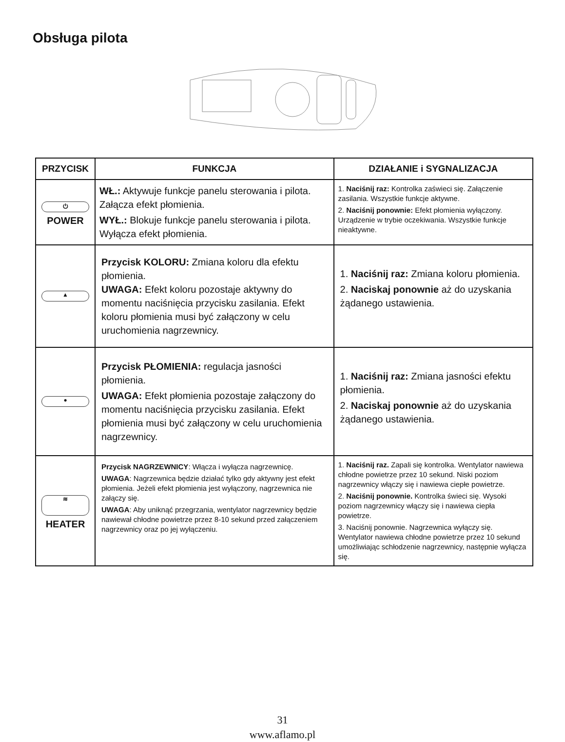Obsługa pilota
| PRZYCISK | FUNKCJA | DZIAŁANIE i SYGNALIZACJA |
| --- | --- | --- |
| ⏻ POWER | WŁ.: Aktywuje funkcje panelu sterowania i pilota. Załącza efekt płomienia. WYŁ.: Blokuje funkcje panelu sterowania i pilota. Wyłącza efekt płomienia. | 1. Naciśnij raz: Kontrolka zaświeci się. Załączenie zasilania. Wszystkie funkcje aktywne. 2. Naciśnij ponownie: Efekt płomienia wyłączony. Urządzenie w trybie oczekiwania. Wszystkie funkcje nieaktywne. |
| ▲ | Przycisk KOLORU: Zmiana koloru dla efektu płomienia. UWAGA: Efekt koloru pozostaje aktywny do momentu naciśnięcia przycisku zasilania. Efekt koloru płomienia musi być załączony w celu uruchomienia nagrzewnicy. | 1. Naciśnij raz: Zmiana koloru płomienia. 2. Naciskaj ponownie aż do uzyskania żądanego ustawienia. |
| ● | Przycisk PŁOMIENIA: regulacja jasności płomienia. UWAGA: Efekt płomienia pozostaje załączony do momentu naciśnięcia przycisku zasilania. Efekt płomienia musi być załączony w celu uruchomienia nagrzewnicy. | 1. Naciśnij raz: Zmiana jasności efektu płomienia. 2. Naciskaj ponownie aż do uzyskania żądanego ustawienia. |
| ≋ HEATER | Przycisk NAGRZEWNICY : Włącza i wyłącza nagrzewnicę. UWAGA : Nagrzewnica będzie działać tylko gdy aktywny jest efekt płomienia. Jeżeli efekt płomienia jest wyłączony, nagrzewnica nie załączy się. UWAGA : Aby uniknąć przegrzania, wentylator nagrzewnicy będzie nawiewał chłodne powietrze przez 8-10 sekund przed załączeniem nagrzewnicy oraz po jej wyłączeniu. | 1. Naciśnij raz. Zapali się kontrolka. Wentylator nawiewa chłodne powietrze przez 10 sekund. Niski poziom nagrzewnicy włączy się i nawiewa ciepłe powietrze. 2. Naciśnij ponownie. Kontrolka świeci się. Wysoki poziom nagrzewnicy włączy się i nawiewa ciepła powietrze. 3. Naciśnij ponownie. Nagrzewnica wyłączy się. Wentylator nawiewa chłodne powietrze przez 10 sekund umożliwiając schłodzenie nagrzewnicy, następnie wyłącza się. |
31
www.aflamo.pl